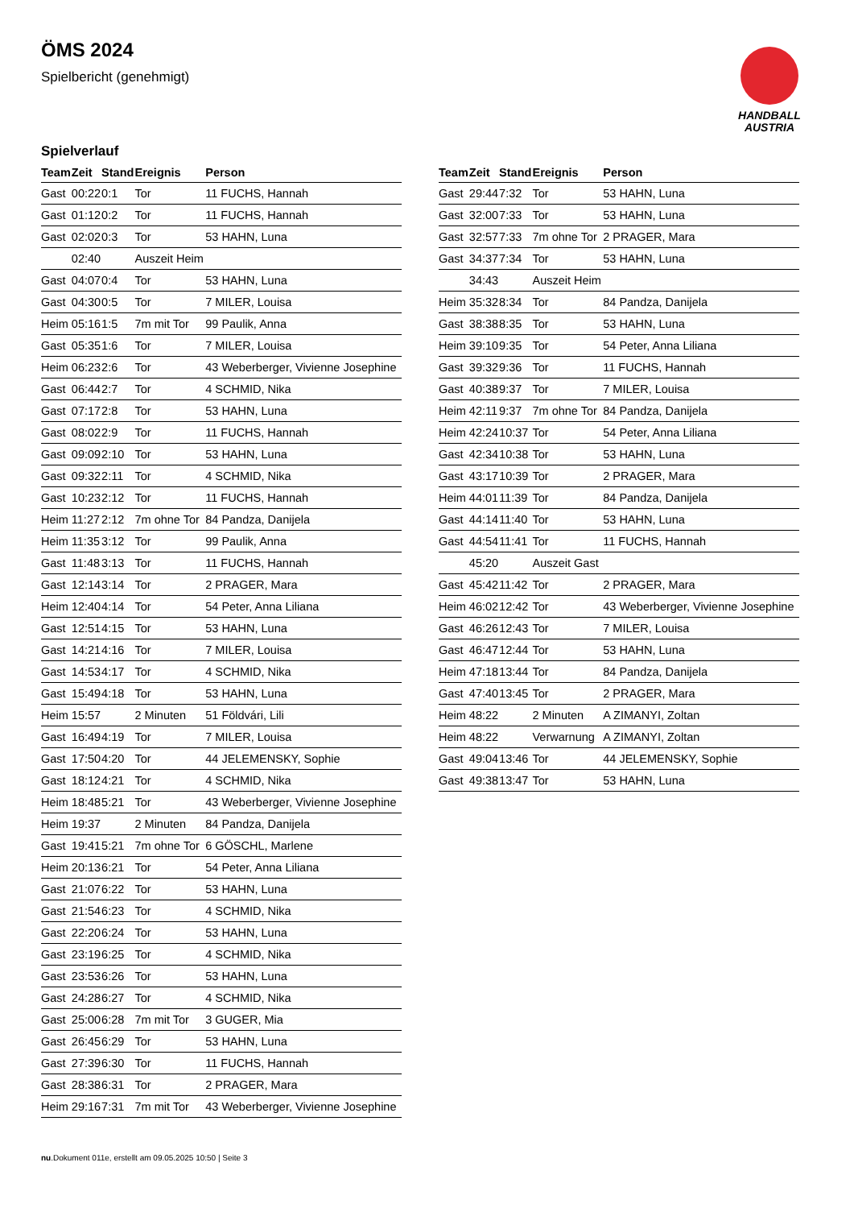ÖMS 2024
Spielbericht (genehmigt)
HANDBALL
AUSTRIA
Spielverlauf
| Team | Zeit | Stand | Ereignis | Person |
| --- | --- | --- | --- | --- |
| Gast | 00:22 | 0:1 | Tor | 11 FUCHS, Hannah |
| Gast | 01:12 | 0:2 | Tor | 11 FUCHS, Hannah |
| Gast | 02:02 | 0:3 | Tor | 53 HAHN, Luna |
| | 02:40 | | Auszeit Heim | |
| Gast | 04:07 | 0:4 | Tor | 53 HAHN, Luna |
| Gast | 04:30 | 0:5 | Tor | 7 MILER, Louisa |
| Heim | 05:16 | 1:5 | 7m mit Tor | 99 Paulik, Anna |
| Gast | 05:35 | 1:6 | Tor | 7 MILER, Louisa |
| Heim | 06:23 | 2:6 | Tor | 43 Weberberger, Vivienne Josephine |
| Gast | 06:44 | 2:7 | Tor | 4 SCHMID, Nika |
| Gast | 07:17 | 2:8 | Tor | 53 HAHN, Luna |
| Gast | 08:02 | 2:9 | Tor | 11 FUCHS, Hannah |
| Gast | 09:09 | 2:10 | Tor | 53 HAHN, Luna |
| Gast | 09:32 | 2:11 | Tor | 4 SCHMID, Nika |
| Gast | 10:23 | 2:12 | Tor | 11 FUCHS, Hannah |
| Heim | 11:27 | 2:12 | 7m ohne Tor | 84 Pandza, Danijela |
| Heim | 11:35 | 3:12 | Tor | 99 Paulik, Anna |
| Gast | 11:48 | 3:13 | Tor | 11 FUCHS, Hannah |
| Gast | 12:14 | 3:14 | Tor | 2 PRAGER, Mara |
| Heim | 12:40 | 4:14 | Tor | 54 Peter, Anna Liliana |
| Gast | 12:51 | 4:15 | Tor | 53 HAHN, Luna |
| Gast | 14:21 | 4:16 | Tor | 7 MILER, Louisa |
| Gast | 14:53 | 4:17 | Tor | 4 SCHMID, Nika |
| Gast | 15:49 | 4:18 | Tor | 53 HAHN, Luna |
| Heim | 15:57 | | 2 Minuten | 51 Földvári, Lili |
| Gast | 16:49 | 4:19 | Tor | 7 MILER, Louisa |
| Gast | 17:50 | 4:20 | Tor | 44 JELEMENSKY, Sophie |
| Gast | 18:12 | 4:21 | Tor | 4 SCHMID, Nika |
| Heim | 18:48 | 5:21 | Tor | 43 Weberberger, Vivienne Josephine |
| Heim | 19:37 | | 2 Minuten | 84 Pandza, Danijela |
| Gast | 19:41 | 5:21 | 7m ohne Tor | 6 GÖSCHL, Marlene |
| Heim | 20:13 | 6:21 | Tor | 54 Peter, Anna Liliana |
| Gast | 21:07 | 6:22 | Tor | 53 HAHN, Luna |
| Gast | 21:54 | 6:23 | Tor | 4 SCHMID, Nika |
| Gast | 22:20 | 6:24 | Tor | 53 HAHN, Luna |
| Gast | 23:19 | 6:25 | Tor | 4 SCHMID, Nika |
| Gast | 23:53 | 6:26 | Tor | 53 HAHN, Luna |
| Gast | 24:28 | 6:27 | Tor | 4 SCHMID, Nika |
| Gast | 25:00 | 6:28 | 7m mit Tor | 3 GUGER, Mia |
| Gast | 26:45 | 6:29 | Tor | 53 HAHN, Luna |
| Gast | 27:39 | 6:30 | Tor | 11 FUCHS, Hannah |
| Gast | 28:38 | 6:31 | Tor | 2 PRAGER, Mara |
| Heim | 29:16 | 7:31 | 7m mit Tor | 43 Weberberger, Vivienne Josephine |
| Team | Zeit | Stand | Ereignis | Person |
| --- | --- | --- | --- | --- |
| Gast | 29:44 | 7:32 | Tor | 53 HAHN, Luna |
| Gast | 32:00 | 7:33 | Tor | 53 HAHN, Luna |
| Gast | 32:57 | 7:33 | 7m ohne Tor | 2 PRAGER, Mara |
| Gast | 34:37 | 7:34 | Tor | 53 HAHN, Luna |
| | 34:43 | | Auszeit Heim | |
| Heim | 35:32 | 8:34 | Tor | 84 Pandza, Danijela |
| Gast | 38:38 | 8:35 | Tor | 53 HAHN, Luna |
| Heim | 39:10 | 9:35 | Tor | 54 Peter, Anna Liliana |
| Gast | 39:32 | 9:36 | Tor | 11 FUCHS, Hannah |
| Gast | 40:38 | 9:37 | Tor | 7 MILER, Louisa |
| Heim | 42:11 | 9:37 | 7m ohne Tor | 84 Pandza, Danijela |
| Heim | 42:24 | 10:37 | Tor | 54 Peter, Anna Liliana |
| Gast | 42:34 | 10:38 | Tor | 53 HAHN, Luna |
| Gast | 43:17 | 10:39 | Tor | 2 PRAGER, Mara |
| Heim | 44:01 | 11:39 | Tor | 84 Pandza, Danijela |
| Gast | 44:14 | 11:40 | Tor | 53 HAHN, Luna |
| Gast | 44:54 | 11:41 | Tor | 11 FUCHS, Hannah |
| | 45:20 | | Auszeit Gast | |
| Gast | 45:42 | 11:42 | Tor | 2 PRAGER, Mara |
| Heim | 46:02 | 12:42 | Tor | 43 Weberberger, Vivienne Josephine |
| Gast | 46:26 | 12:43 | Tor | 7 MILER, Louisa |
| Gast | 46:47 | 12:44 | Tor | 53 HAHN, Luna |
| Heim | 47:18 | 13:44 | Tor | 84 Pandza, Danijela |
| Gast | 47:40 | 13:45 | Tor | 2 PRAGER, Mara |
| Heim | 48:22 | | 2 Minuten | A ZIMANYI, Zoltan |
| Heim | 48:22 | | Verwarnung | A ZIMANYI, Zoltan |
| Gast | 49:04 | 13:46 | Tor | 44 JELEMENSKY, Sophie |
| Gast | 49:38 | 13:47 | Tor | 53 HAHN, Luna |
nu.Dokument 011e, erstellt am 09.05.2025 10:50 | Seite 3